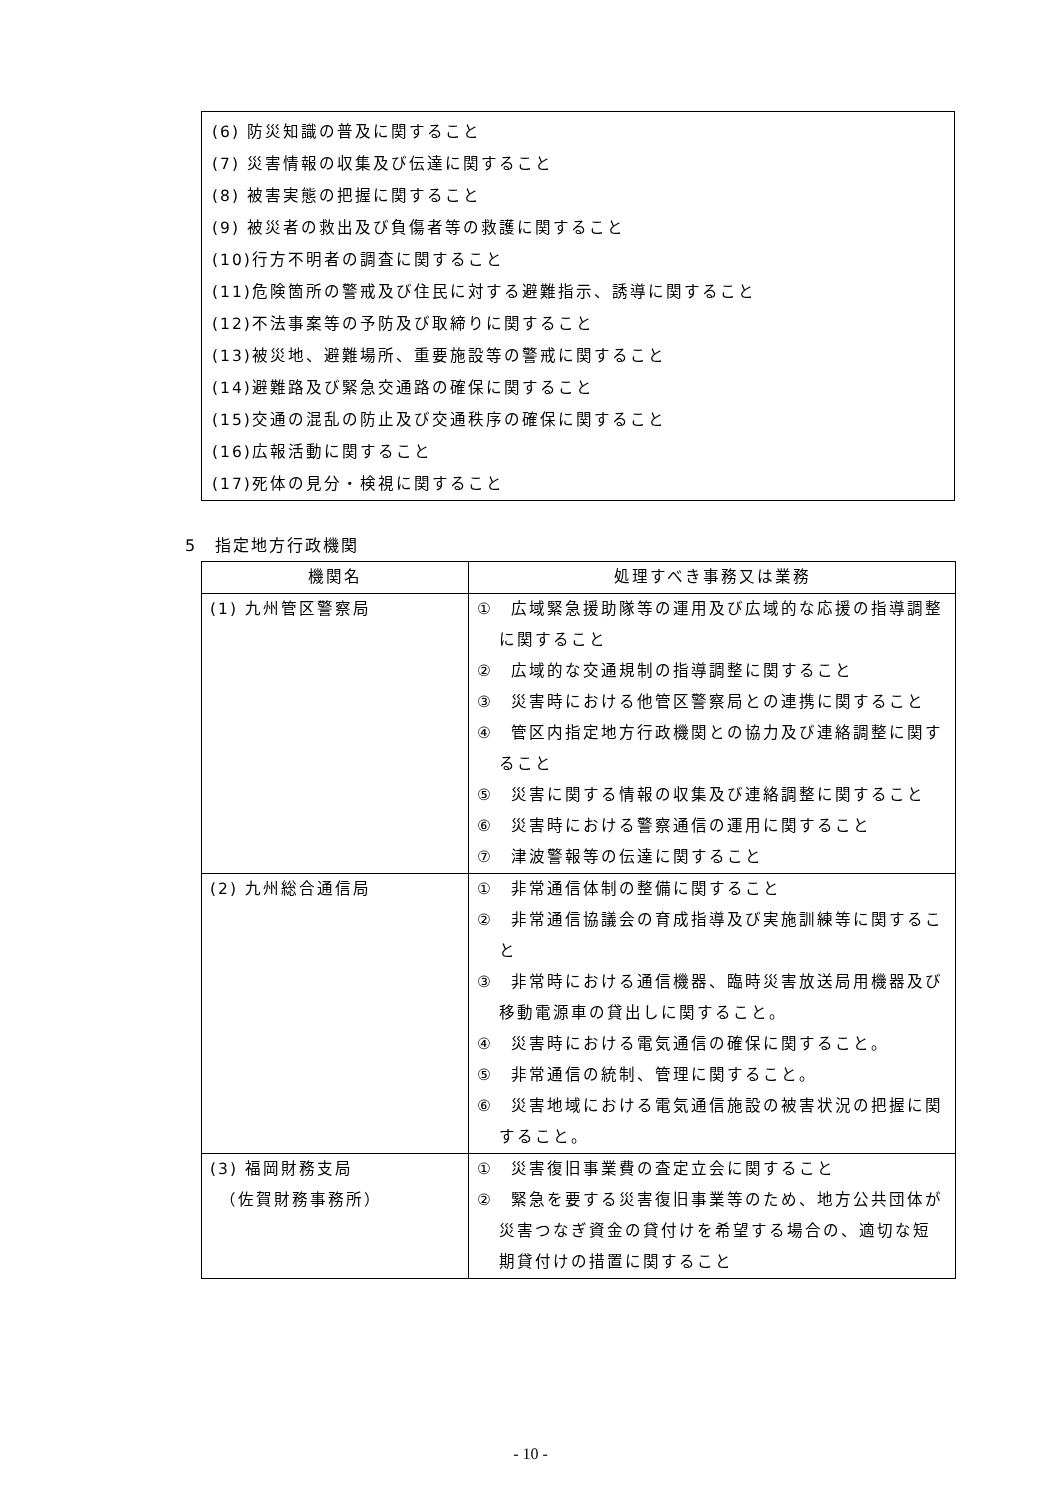(6) 防災知識の普及に関すること
(7) 災害情報の収集及び伝達に関すること
(8) 被害実態の把握に関すること
(9) 被災者の救出及び負傷者等の救護に関すること
(10)行方不明者の調査に関すること
(11)危険箇所の警戒及び住民に対する避難指示、誘導に関すること
(12)不法事案等の予防及び取締りに関すること
(13)被災地、避難場所、重要施設等の警戒に関すること
(14)避難路及び緊急交通路の確保に関すること
(15)交通の混乱の防止及び交通秩序の確保に関すること
(16)広報活動に関すること
(17)死体の見分・検視に関すること
5　指定地方行政機関
| 機関名 | 処理すべき事務又は業務 |
| --- | --- |
| (1) 九州管区警察局 | ① 広域緊急援助隊等の運用及び広域的な応援の指導調整に関すること ② 広域的な交通規制の指導調整に関すること ③ 災害時における他管区警察局との連携に関すること ④ 管区内指定地方行政機関との協力及び連絡調整に関すること ⑤ 災害に関する情報の収集及び連絡調整に関すること ⑥ 災害時における警察通信の運用に関すること ⑦ 津波警報等の伝達に関すること |
| (2) 九州総合通信局 | ① 非常通信体制の整備に関すること ② 非常通信協議会の育成指導及び実施訓練等に関すること ③ 非常時における通信機器、臨時災害放送局用機器及び移動電源車の貸出しに関すること。 ④ 災害時における電気通信の確保に関すること。 ⑤ 非常通信の統制、管理に関すること。 ⑥ 災害地域における電気通信施設の被害状況の把握に関すること。 |
| (3) 福岡財務支局 （佐賀財務事務所） | ① 災害復旧事業費の査定立会に関すること ② 緊急を要する災害復旧事業等のため、地方公共団体が災害つなぎ資金の貸付けを希望する場合の、適切な短期貸付けの措置に関すること |
- 10 -